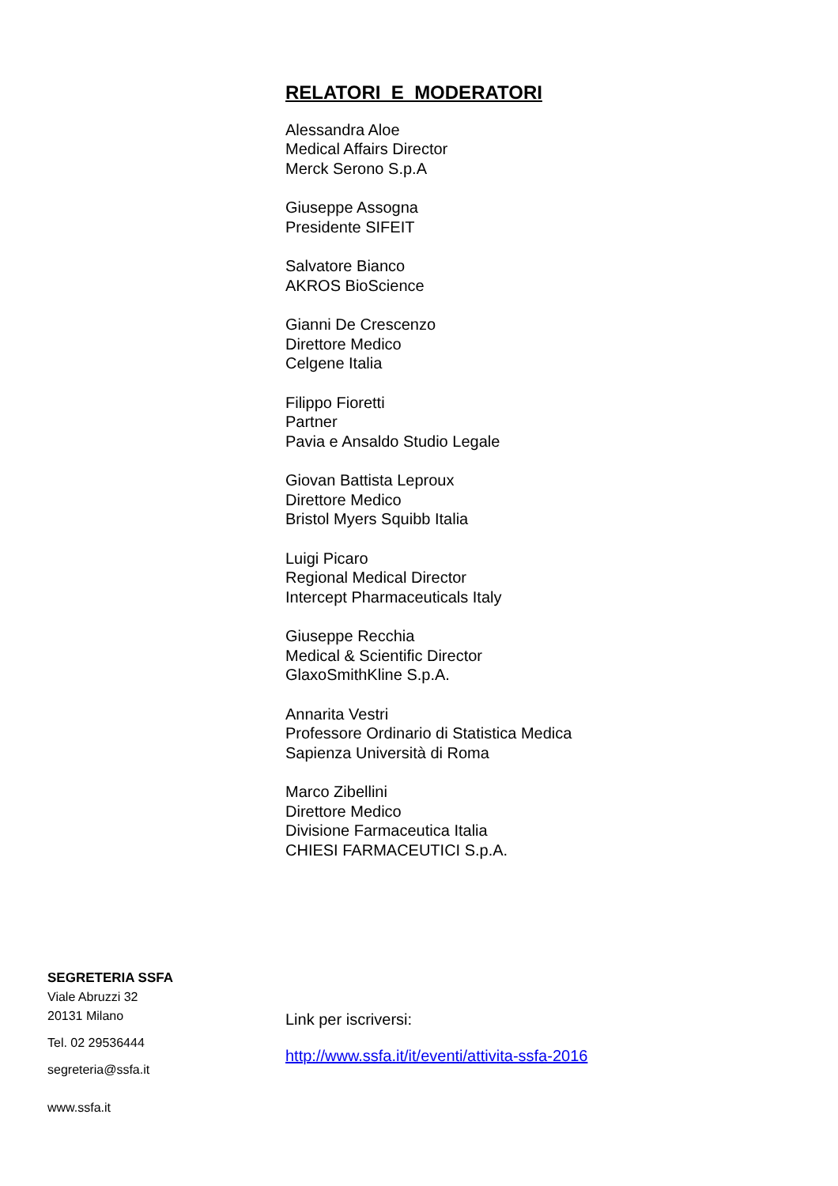RELATORI E MODERATORI
Alessandra Aloe
Medical Affairs Director
Merck Serono S.p.A
Giuseppe Assogna
Presidente SIFEIT
Salvatore Bianco
AKROS BioScience
Gianni De Crescenzo
Direttore Medico
Celgene Italia
Filippo Fioretti
Partner
Pavia e Ansaldo Studio Legale
Giovan Battista Leproux
Direttore Medico
Bristol Myers Squibb Italia
Luigi Picaro
Regional Medical Director
Intercept Pharmaceuticals Italy
Giuseppe Recchia
Medical & Scientific Director
GlaxoSmithKline S.p.A.
Annarita Vestri
Professore Ordinario di Statistica Medica
Sapienza Università di Roma
Marco Zibellini
Direttore Medico
Divisione Farmaceutica Italia
CHIESI FARMACEUTICI S.p.A.
SEGRETERIA SSFA
Viale Abruzzi 32
20131 Milano
Tel. 02 29536444
segreteria@ssfa.it
www.ssfa.it
Link per iscriversi:
http://www.ssfa.it/it/eventi/attivita-ssfa-2016